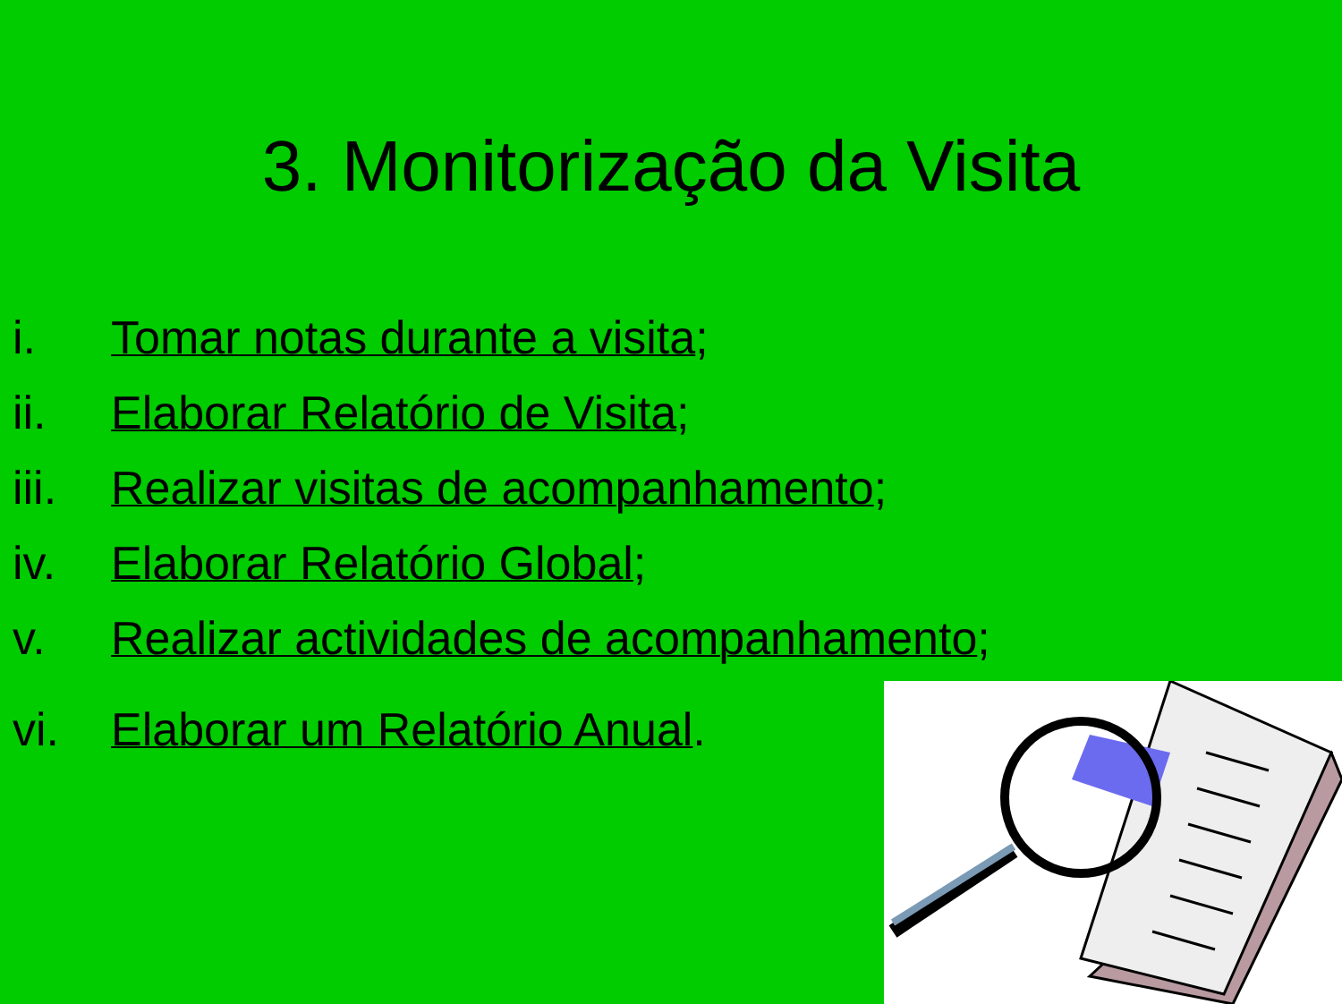3. Monitorização da Visita
i. Tomar notas durante a visita;
ii. Elaborar Relatório de Visita;
iii. Realizar visitas de acompanhamento;
iv. Elaborar Relatório Global;
v. Realizar actividades de acompanhamento;
vi. Elaborar um Relatório Anual.